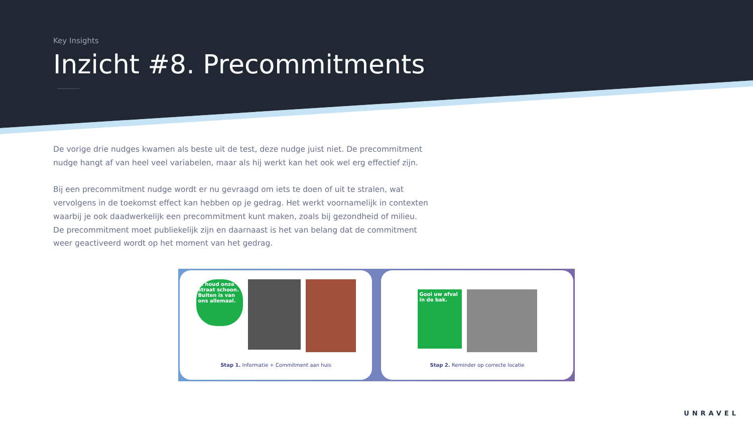Key Insights
Inzicht #8. Precommitments
De vorige drie nudges kwamen als beste uit de test, deze nudge juist niet. De precommitment nudge hangt af van heel veel variabelen, maar als hij werkt kan het ook wel erg effectief zijn.
Bij een precommitment nudge wordt er nu gevraagd om iets te doen of uit te stralen, wat vervolgens in de toekomst effect kan hebben op je gedrag. Het werkt voornamelijk in contexten waarbij je ook daadwerkelijk een precommitment kunt maken, zoals bij gezondheid of milieu. De precommitment moet publiekelijk zijn en daarnaast is het van belang dat de commitment weer geactiveerd wordt op het moment van het gedrag.
Ik houd onze straat schoon. Buiten is van ons allemaal.
Stap 1. Informatie + Commitment aan huis
Gooi uw afval in de bak.
Stap 2. Reminder op correcte locatie
UNRAVEL